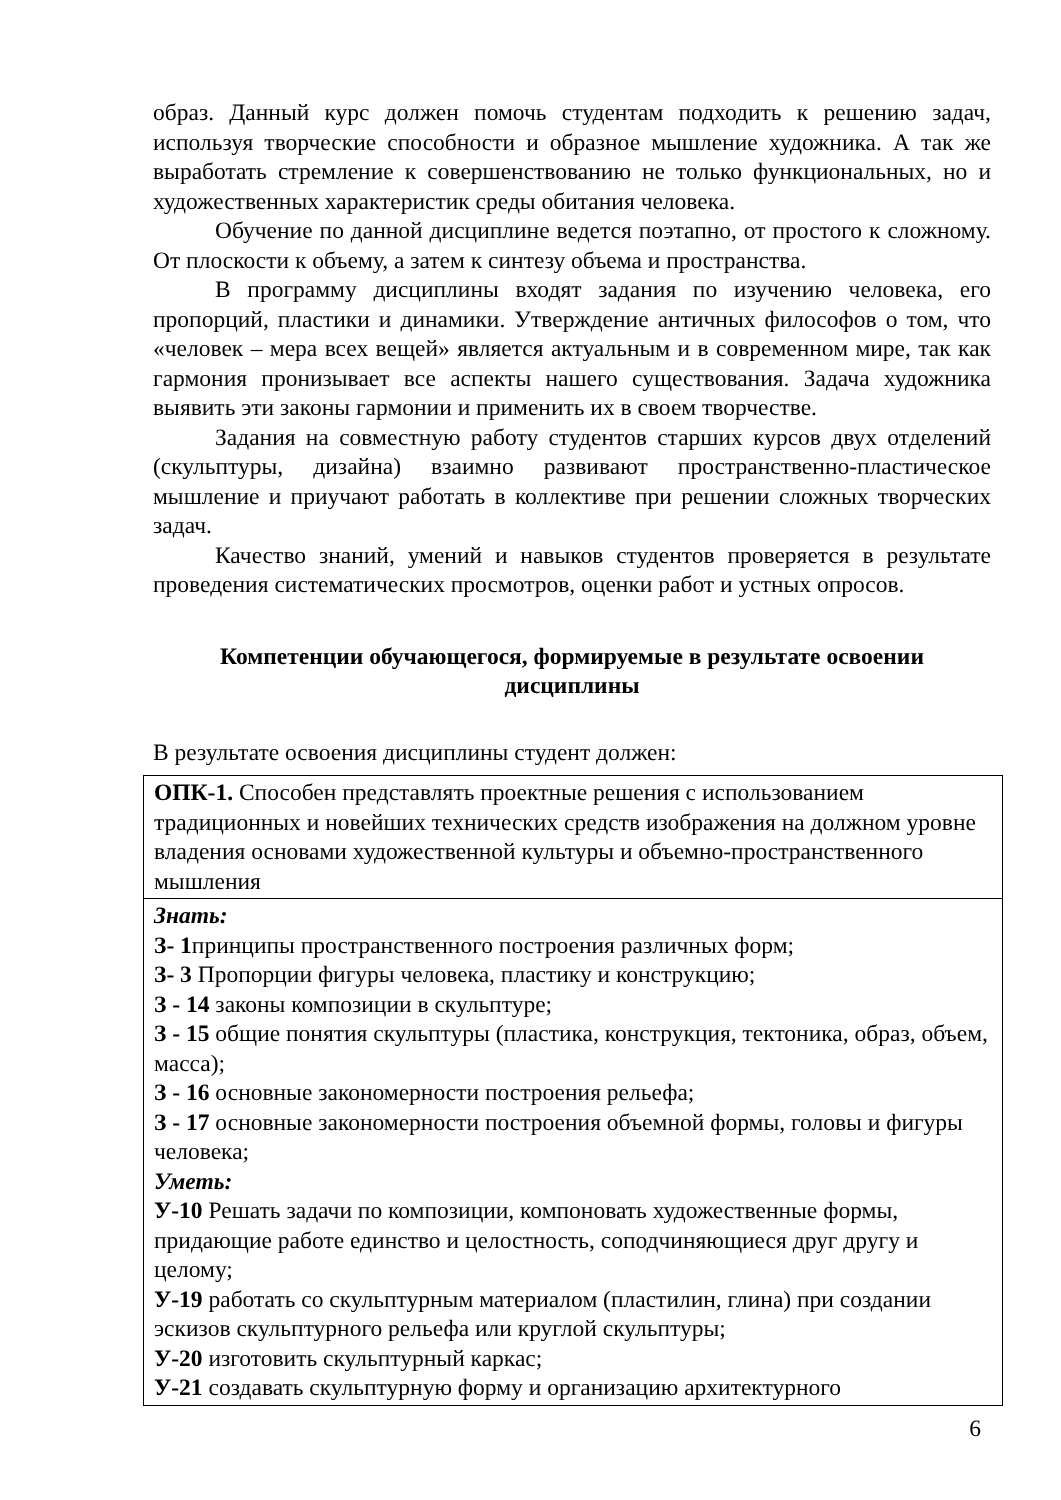образ. Данный курс должен помочь студентам подходить к решению задач, используя творческие способности и образное мышление художника. А так же выработать стремление к совершенствованию не только функциональных, но и художественных характеристик среды обитания человека.
Обучение по данной дисциплине ведется поэтапно, от простого к сложному. От плоскости к объему, а затем к синтезу объема и пространства.
В программу дисциплины входят задания по изучению человека, его пропорций, пластики и динамики. Утверждение античных философов о том, что «человек – мера всех вещей» является актуальным и в современном мире, так как гармония пронизывает все аспекты нашего существования. Задача художника выявить эти законы гармонии и применить их в своем творчестве.
Задания на совместную работу студентов старших курсов двух отделений (скульптуры, дизайна) взаимно развивают пространственно-пластическое мышление и приучают работать в коллективе при решении сложных творческих задач.
Качество знаний, умений и навыков студентов проверяется в результате проведения систематических просмотров, оценки работ и устных опросов.
Компетенции обучающегося, формируемые в результате освоении дисциплины
В результате освоения дисциплины студент должен:
| ОПК-1. Способен представлять проектные решения с использованием традиционных и новейших технических средств изображения на должном уровне владения основами художественной культуры и объемно-пространственного мышления |
| Знать: З- 1 принципы пространственного построения различных форм; З- 3 Пропорции фигуры человека, пластику и конструкцию; З - 14 законы композиции в скульптуре; З - 15 общие понятия скульптуры (пластика, конструкция, тектоника, образ, объем, масса); З - 16 основные закономерности построения рельефа; З - 17 основные закономерности построения объемной формы, головы и фигуры человека; Уметь: У-10 Решать задачи по композиции, компоновать художественные формы, придающие работе единство и целостность, соподчиняющиеся друг другу и целому; У-19 работать со скульптурным материалом (пластилин, глина) при создании эскизов скульптурного рельефа или круглой скульптуры; У-20 изготовить скульптурный каркас; У-21 создавать скульптурную форму и организацию архитектурного |
6